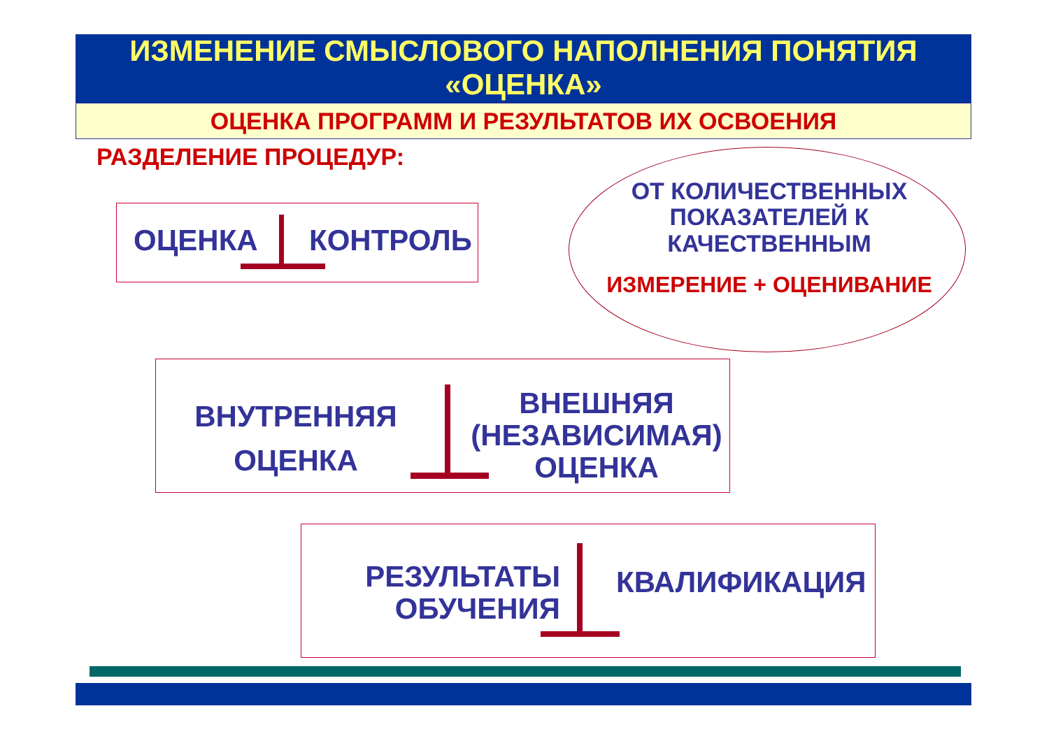ИЗМЕНЕНИЕ СМЫСЛОВОГО НАПОЛНЕНИЯ ПОНЯТИЯ
«ОЦЕНКА»
ОЦЕНКА ПРОГРАММ И РЕЗУЛЬТАТОВ ИХ ОСВОЕНИЯ
РАЗДЕЛЕНИЕ ПРОЦЕДУР:
ОЦЕНКА КОНТРОЛЬ
ОТ КОЛИЧЕСТВЕННЫХ
ПОКАЗАТЕЛЕЙ К
КАЧЕСТВЕННЫМ
ИЗМЕРЕНИЕ + ОЦЕНИВАНИЕ
ВНУТРЕННЯЯ
ОЦЕНКА
ВНЕШНЯЯ
(НЕЗАВИСИМАЯ)
ОЦЕНКА
РЕЗУЛЬТАТЫ
ОБУЧЕНИЯ
КВАЛИФИКАЦИЯ